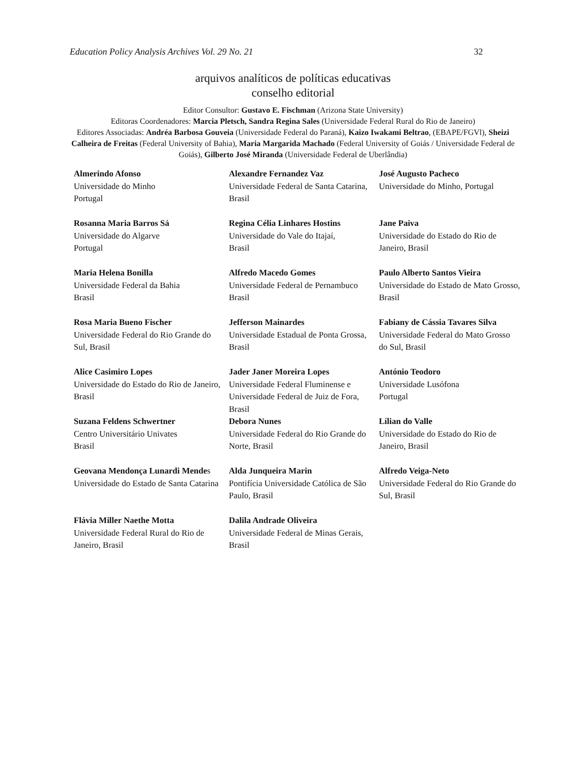Education Policy Analysis Archives Vol. 29 No. 21 32
arquivos analíticos de políticas educativas
conselho editorial
Editor Consultor: Gustavo E. Fischman (Arizona State University)
Editoras Coordenadores: Marcia Pletsch, Sandra Regina Sales (Universidade Federal Rural do Rio de Janeiro)
Editores Associadas: Andréa Barbosa Gouveia (Universidade Federal do Paraná), Kaizo Iwakami Beltrao, (EBAPE/FGVl), Sheizi Calheira de Freitas (Federal University of Bahia), Maria Margarida Machado (Federal University of Goiás / Universidade Federal de Goiás), Gilberto José Miranda (Universidade Federal de Uberlândia)
| Almerindo Afonso Universidade do Minho Portugal | Alexandre Fernandez Vaz Universidade Federal de Santa Catarina, Brasil | José Augusto Pacheco Universidade do Minho, Portugal |
| Rosanna Maria Barros Sá Universidade do Algarve Portugal | Regina Célia Linhares Hostins Universidade do Vale do Itajaí, Brasil | Jane Paiva Universidade do Estado do Rio de Janeiro, Brasil |
| Maria Helena Bonilla Universidade Federal da Bahia Brasil | Alfredo Macedo Gomes Universidade Federal de Pernambuco Brasil | Paulo Alberto Santos Vieira Universidade do Estado de Mato Grosso, Brasil |
| Rosa Maria Bueno Fischer Universidade Federal do Rio Grande do Sul, Brasil | Jefferson Mainardes Universidade Estadual de Ponta Grossa, Brasil | Fabiany de Cássia Tavares Silva Universidade Federal do Mato Grosso do Sul, Brasil |
| Alice Casimiro Lopes Universidade do Estado do Rio de Janeiro, Brasil | Jader Janer Moreira Lopes Universidade Federal Fluminense e Universidade Federal de Juiz de Fora, Brasil | António Teodoro Universidade Lusófona Portugal |
| Suzana Feldens Schwertner Centro Universitário Univates Brasil | Debora Nunes Universidade Federal do Rio Grande do Norte, Brasil | Lílian do Valle Universidade do Estado do Rio de Janeiro, Brasil |
| Geovana Mendonça Lunardi Mende s Universidade do Estado de Santa Catarina | Alda Junqueira Marin Pontifícia Universidade Católica de São Paulo, Brasil | Alfredo Veiga-Neto Universidade Federal do Rio Grande do Sul, Brasil |
| Flávia Miller Naethe Motta Universidade Federal Rural do Rio de Janeiro, Brasil | Dalila Andrade Oliveira Universidade Federal de Minas Gerais, Brasil | |